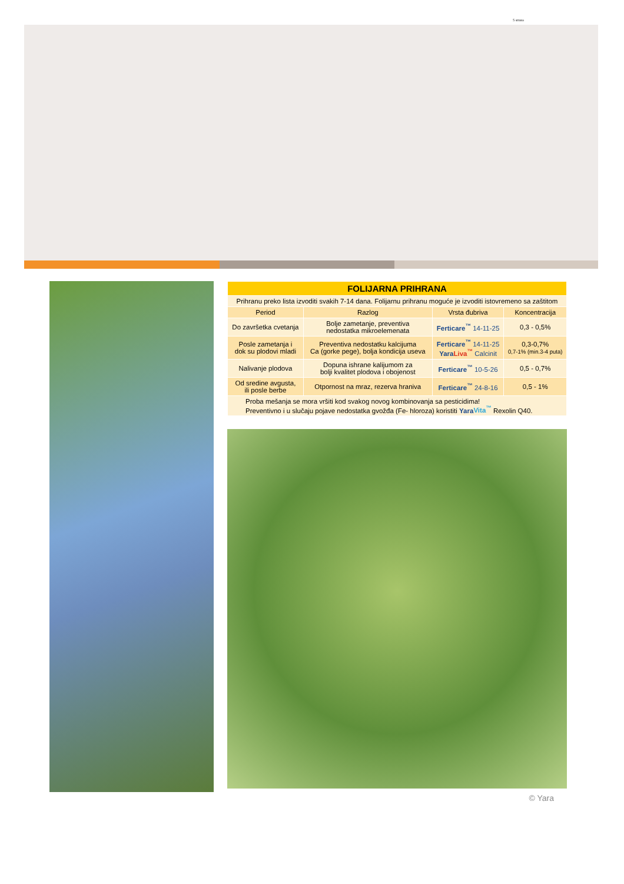5 strana
| FOLIJARNA PRIHRANA | | | |
| --- | --- | --- | --- |
| Prihranu preko lista izvoditi svakih 7-14 dana. Folijarnu prihranu moguće je izvoditi istovremeno sa zaštitom | | | |
| Period | Razlog | Vrsta đubriva | Koncentracija |
| Do završetka cvetanja | Bolje zametanje, preventiva nedostatka mikroelemenata | Ferticare<sup>™</sup> 14-11-25 | 0,3 - 0,5% |
| Posle zametanja i dok su plodovi mladi | Preventiva nedostatku kalcijuma Ca (gorke pege), bolja kondicija useva | Ferticare<sup>™</sup> 14-11-25 Yara Liva<sup>™</sup> Calcinit | 0,3-0,7% 0,7-1% (min.3-4 puta) |
| Nalivanje plodova | Dopuna ishrane kalijumom za bolji kvalitet plodova i obojenost | Ferticare<sup>™</sup> 10-5-26 | 0,5 - 0,7% |
| Od sredine avgusta, ili posle berbe | Otpornost na mraz, rezerva hraniva | Ferticare<sup>™</sup> 24-8-16 | 0,5 - 1% |
| Proba mešanja se mora vršiti kod svakog novog kombinovanja sa pesticidima! Preventivno i u slučaju pojave nedostatka gvožđa (Fe- hloroza) koristiti Yara Vita<sup>™</sup> Rexolin Q40. | | | |
© Yara